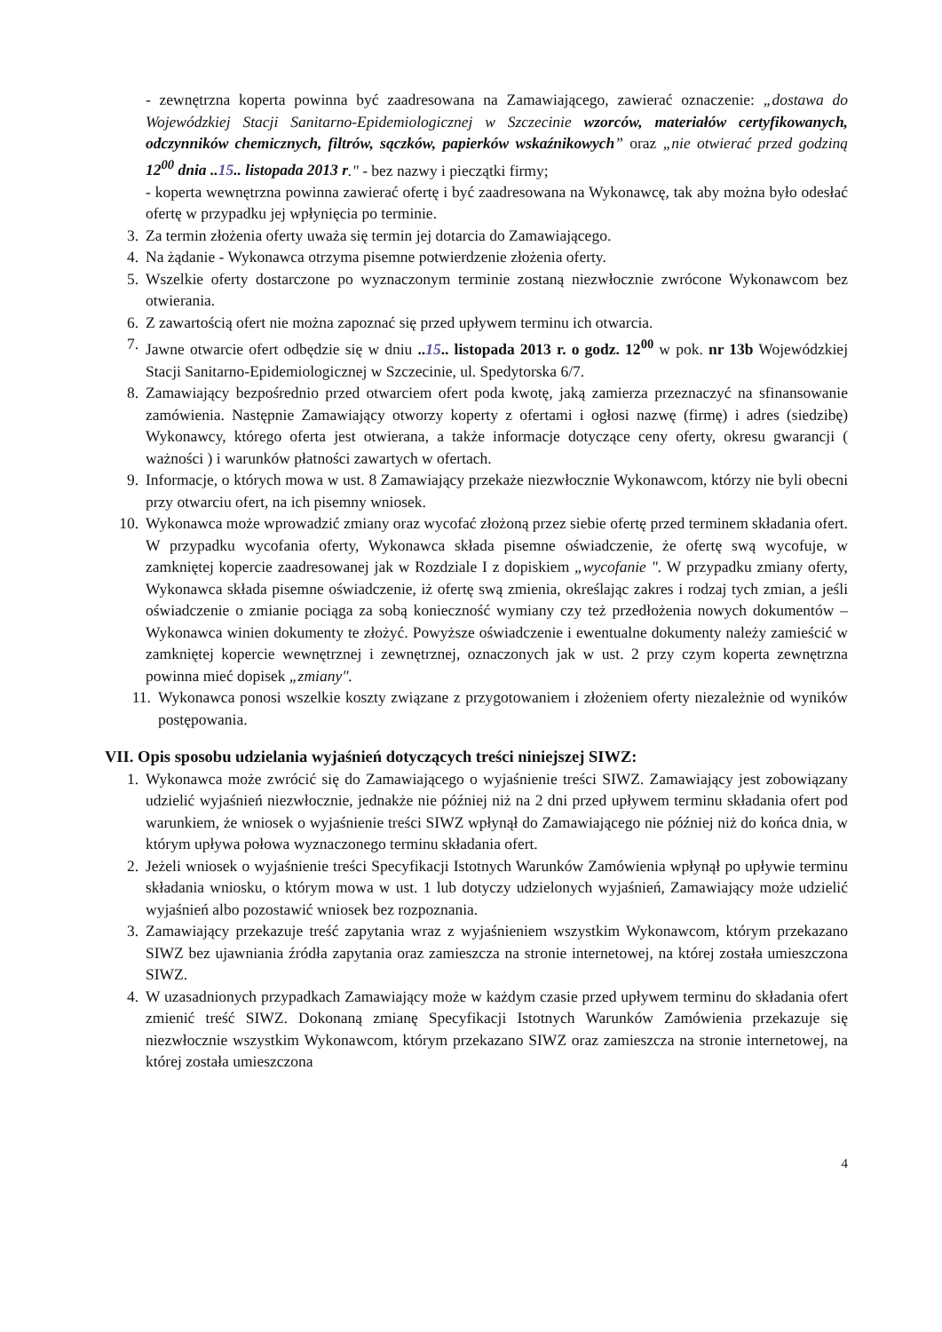- zewnętrzna koperta powinna być zaadresowana na Zamawiającego, zawierać oznaczenie: „dostawa do Wojewódzkiej Stacji Sanitarno-Epidemiologicznej w Szczecinie wzorców, materiałów certyfikowanych, odczynników chemicznych, filtrów, sączków, papierków wskaźnikowych” oraz „nie otwierać przed godziną 12<sup>00</sup> dnia ..15.. listopada 2013 r." - bez nazwy i pieczątki firmy;
- koperta wewnętrzna powinna zawierać ofertę i być zaadresowana na Wykonawcę, tak aby można było odesłać ofertę w przypadku jej wpłynięcia po terminie.
3. Za termin złożenia oferty uważa się termin jej dotarcia do Zamawiającego.
4. Na żądanie - Wykonawca otrzyma pisemne potwierdzenie złożenia oferty.
5. Wszelkie oferty dostarczone po wyznaczonym terminie zostaną niezwłocznie zwrócone Wykonawcom bez otwierania.
6. Z zawartością ofert nie można zapoznać się przed upływem terminu ich otwarcia.
7. Jawne otwarcie ofert odbędzie się w dniu ..15.. listopada 2013 r. o godz. 12<sup>00</sup> w pok. nr 13b Wojewódzkiej Stacji Sanitarno-Epidemiologicznej w Szczecinie, ul. Spedytorska 6/7.
8. Zamawiający bezpośrednio przed otwarciem ofert poda kwotę, jaką zamierza przeznaczyć na sfinansowanie zamówienia. Następnie Zamawiający otworzy koperty z ofertami i ogłosi nazwę (firmę) i adres (siedzibę) Wykonawcy, którego oferta jest otwierana, a także informacje dotyczące ceny oferty, okresu gwarancji ( ważności ) i warunków płatności zawartych w ofertach.
9. Informacje, o których mowa w ust. 8 Zamawiający przekaże niezwłocznie Wykonawcom, którzy nie byli obecni przy otwarciu ofert, na ich pisemny wniosek.
10. Wykonawca może wprowadzić zmiany oraz wycofać złożoną przez siebie ofertę przed terminem składania ofert. W przypadku wycofania oferty, Wykonawca składa pisemne oświadczenie, że ofertę swą wycofuje, w zamkniętej kopercie zaadresowanej jak w Rozdziale I z dopiskiem „wycofanie ". W przypadku zmiany oferty, Wykonawca składa pisemne oświadczenie, iż ofertę swą zmienia, określając zakres i rodzaj tych zmian, a jeśli oświadczenie o zmianie pociąga za sobą konieczność wymiany czy też przedłożenia nowych dokumentów – Wykonawca winien dokumenty te złożyć. Powyższe oświadczenie i ewentualne dokumenty należy zamieścić w zamkniętej kopercie wewnętrznej i zewnętrznej, oznaczonych jak w ust. 2 przy czym koperta zewnętrzna powinna mieć dopisek „zmiany".
11. Wykonawca ponosi wszelkie koszty związane z przygotowaniem i złożeniem oferty niezależnie od wyników postępowania.
VII. Opis sposobu udzielania wyjaśnień dotyczących treści niniejszej SIWZ:
1. Wykonawca może zwrócić się do Zamawiającego o wyjaśnienie treści SIWZ. Zamawiający jest zobowiązany udzielić wyjaśnień niezwłocznie, jednakże nie później niż na 2 dni przed upływem terminu składania ofert pod warunkiem, że wniosek o wyjaśnienie treści SIWZ wpłynął do Zamawiającego nie później niż do końca dnia, w którym upływa połowa wyznaczonego terminu składania ofert.
2. Jeżeli wniosek o wyjaśnienie treści Specyfikacji Istotnych Warunków Zamówienia wpłynął po upływie terminu składania wniosku, o którym mowa w ust. 1 lub dotyczy udzielonych wyjaśnień, Zamawiający może udzielić wyjaśnień albo pozostawić wniosek bez rozpoznania.
3. Zamawiający przekazuje treść zapytania wraz z wyjaśnieniem wszystkim Wykonawcom, którym przekazano SIWZ bez ujawniania źródła zapytania oraz zamieszcza na stronie internetowej, na której została umieszczona SIWZ.
4. W uzasadnionych przypadkach Zamawiający może w każdym czasie przed upływem terminu do składania ofert zmienić treść SIWZ. Dokonaną zmianę Specyfikacji Istotnych Warunków Zamówienia przekazuje się niezwłocznie wszystkim Wykonawcom, którym przekazano SIWZ oraz zamieszcza na stronie internetowej, na której została umieszczona
4